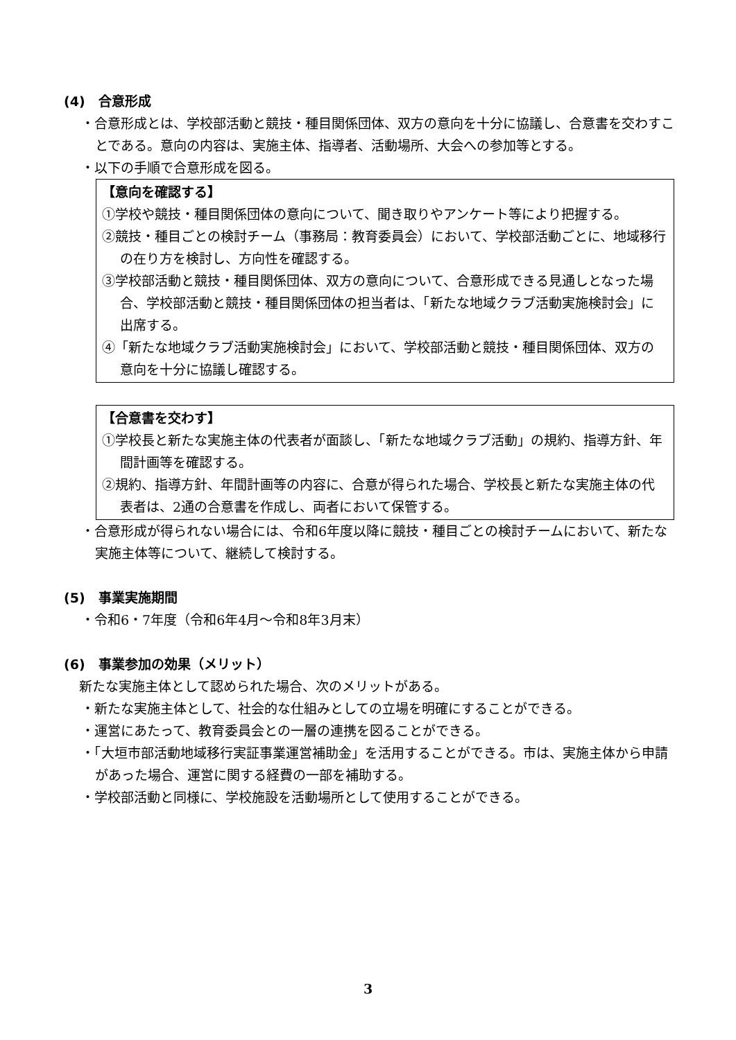(4)　合意形成
・合意形成とは、学校部活動と競技・種目関係団体、双方の意向を十分に協議し、合意書を交わすことである。意向の内容は、実施主体、指導者、活動場所、大会への参加等とする。
・以下の手順で合意形成を図る。
【意向を確認する】
①学校や競技・種目関係団体の意向について、聞き取りやアンケート等により把握する。
②競技・種目ごとの検討チーム（事務局：教育委員会）において、学校部活動ごとに、地域移行の在り方を検討し、方向性を確認する。
③学校部活動と競技・種目関係団体、双方の意向について、合意形成できる見通しとなった場合、学校部活動と競技・種目関係団体の担当者は、「新たな地域クラブ活動実施検討会」に出席する。
④「新たな地域クラブ活動実施検討会」において、学校部活動と競技・種目関係団体、双方の意向を十分に協議し確認する。
【合意書を交わす】
①学校長と新たな実施主体の代表者が面談し、「新たな地域クラブ活動」の規約、指導方針、年間計画等を確認する。
②規約、指導方針、年間計画等の内容に、合意が得られた場合、学校長と新たな実施主体の代表者は、2通の合意書を作成し、両者において保管する。
・合意形成が得られない場合には、令和6年度以降に競技・種目ごとの検討チームにおいて、新たな実施主体等について、継続して検討する。
(5)　事業実施期間
・令和6・7年度（令和6年4月～令和8年3月末）
(6)　事業参加の効果（メリット）
新たな実施主体として認められた場合、次のメリットがある。
・新たな実施主体として、社会的な仕組みとしての立場を明確にすることができる。
・運営にあたって、教育委員会との一層の連携を図ることができる。
・「大垣市部活動地域移行実証事業運営補助金」を活用することができる。市は、実施主体から申請があった場合、運営に関する経費の一部を補助する。
・学校部活動と同様に、学校施設を活動場所として使用することができる。
3